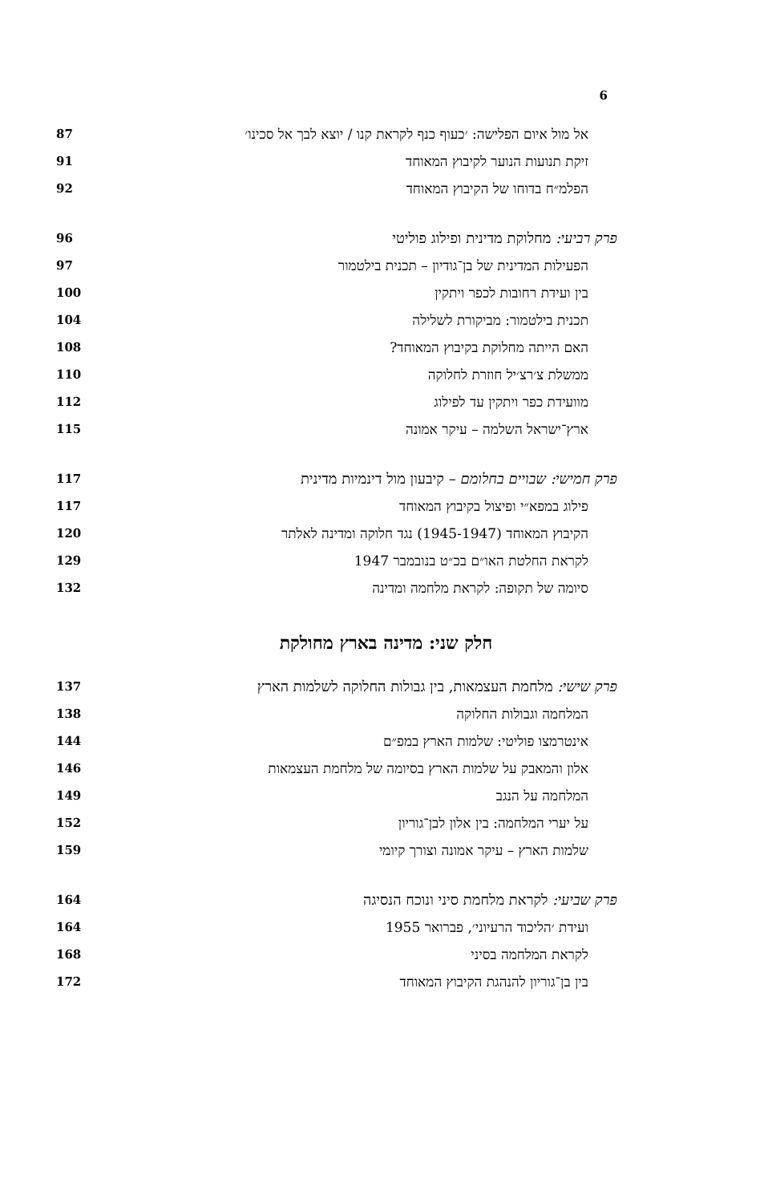6
אל מול איום הפלישה: ׳כעוף כנף לקראת קנו / יוצא לבך אל סכינו׳ 87
זיקת תנועות הנוער לקיבוץ המאוחד 91
הפלמ״ח בדוחו של הקיבוץ המאוחד 92
פרק רביעי: מחלוקת מדינית ופילוג פוליטי 96
הפעילות המדינית של בן־גודיון – תכנית בילטמור 97
בין ועידת רחובות לכפר ויתקין 100
תכנית בילטמור: מביקורת לשלילה 104
האם הייתה מחלוקת בקיבוץ המאוחד? 108
ממשלת צ׳רצ׳יל חוזרת לחלוקה 110
מוועידת כפר ויתקין עד לפילוג 112
ארץ־ישראל השלמה – עיקר אמונה 115
פרק חמישי: שבויים בחלומם – קיבעון מול דינמיות מדינית 117
פילוג במפא״י ופיצול בקיבוץ המאוחד 117
הקיבוץ המאוחד (1945-1947) נגד חלוקה ומדינה לאלתר 120
לקראת החלטת האו״ם בכ״ט בנובמבר 1947 129
סיומה של תקופה: לקראת מלחמה ומדינה 132
חלק שני: מדינה בארץ מחולקת
פרק שישי: מלחמת העצמאות, בין גבולות החלוקה לשלמות הארץ 137
המלחמה וגבולות החלוקה 138
אינטרמצו פוליטי: שלמות הארץ במפ״ם 144
אלון והמאבק על שלמות הארץ בסיומה של מלחמת העצמאות 146
המלחמה על הנגב 149
על יערי המלחמה: בין אלון לבן־גוריון 152
שלמות הארץ – עיקר אמונה וצורך קיומי 159
פרק שביעי: לקראת מלחמת סיני ונוכח הנסיגה 164
ועידת ׳הליכוד הרעיוני׳, פברואר 1955 164
לקראת המלחמה בסיני 168
בין בן־גוריון להנהגת הקיבוץ המאוחד 172